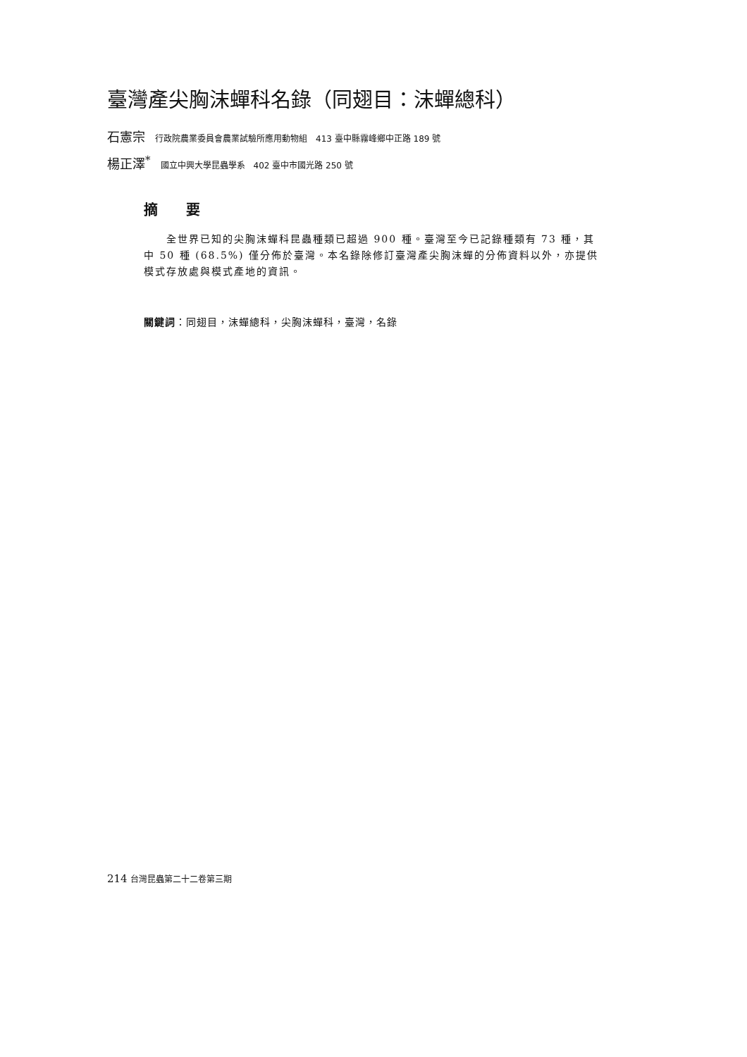臺灣產尖胸沫蟬科名錄（同翅目：沫蟬總科）
石憲宗 行政院農業委員會農業試驗所應用動物組　413 臺中縣霧峰鄉中正路 189 號
楊正澤<sup>*</sup> 國立中興大學昆蟲學系　402 臺中市國光路 250 號
摘要
全世界已知的尖胸沫蟬科昆蟲種類已超過 900 種。臺灣至今已記錄種類有 73 種，其中 50 種 (68.5%) 僅分佈於臺灣。本名錄除修訂臺灣產尖胸沫蟬的分佈資料以外，亦提供模式存放處與模式產地的資訊。
關鍵詞：同翅目，沫蟬總科，尖胸沫蟬科，臺灣，名錄
214 台灣昆蟲第二十二卷第三期